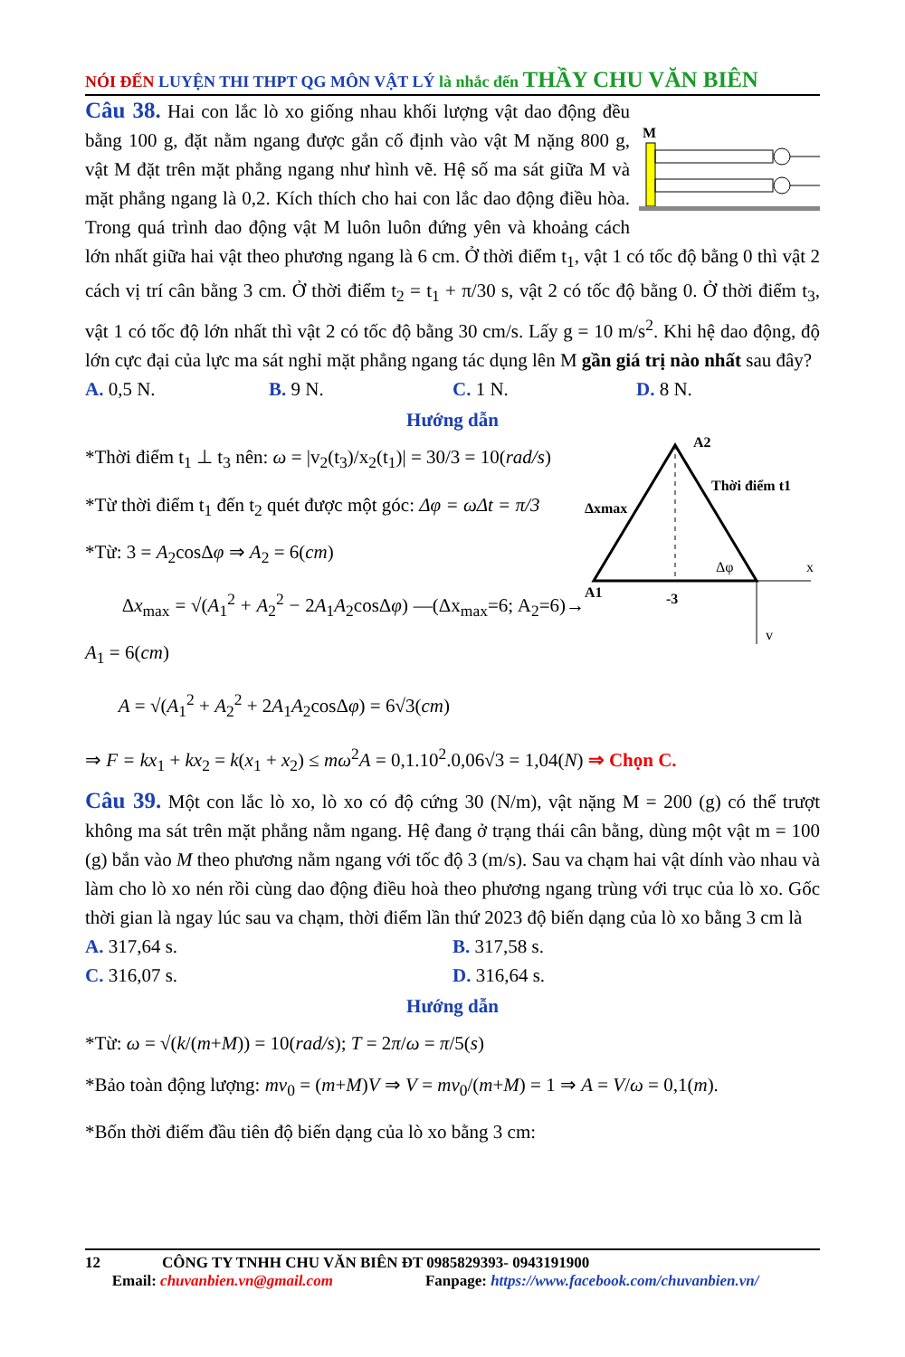NÓI ĐẾN LUYỆN THI THPT QG MÔN VẬT LÝ là nhắc đến THẦY CHU VĂN BIÊN
M
Câu 38. Hai con lắc lò xo giống nhau khối lượng vật dao động đều bằng 100 g, đặt nằm ngang được gắn cố định vào vật M nặng 800 g, vật M đặt trên mặt phẳng ngang như hình vẽ. Hệ số ma sát giữa M và mặt phẳng ngang là 0,2. Kích thích cho hai con lắc dao động điều hòa. Trong quá trình dao động vật M luôn luôn đứng yên và khoảng cách lớn nhất giữa hai vật theo phương ngang là 6 cm. Ở thời điểm t<sub>1</sub>, vật 1 có tốc độ bằng 0 thì vật 2 cách vị trí cân bằng 3 cm. Ở thời điểm t<sub>2</sub> = t<sub>1</sub> + π/30 s, vật 2 có tốc độ bằng 0. Ở thời điểm t<sub>3</sub>, vật 1 có tốc độ lớn nhất thì vật 2 có tốc độ bằng 30 cm/s. Lấy g = 10 m/s<sup>2</sup>. Khi hệ dao động, độ lớn cực đại của lực ma sát nghỉ mặt phẳng ngang tác dụng lên M gần giá trị nào nhất sau đây?
A. 0,5 N. B. 9 N. C. 1 N. D. 8 N.
Hướng dẫn
A2
Thời điểm t1
Δxmax
A1
Δφ
-3
x
v
*Thời điểm t<sub>1</sub> ⊥ t<sub>3</sub> nên: ω = |v<sub>2</sub>(t<sub>3</sub>)/x<sub>2</sub>(t<sub>1</sub>)| = 30/3 = 10(rad/s)
*Từ thời điểm t<sub>1</sub> đến t<sub>2</sub> quét được một góc: Δφ = ωΔt = π/3
*Từ: 3 = A<sub>2</sub>cosΔφ ⇒ A<sub>2</sub> = 6(cm)
Δx<sub>max</sub> = √(A<sub>1</sub><sup>2</sup> + A<sub>2</sub><sup>2</sup> − 2A<sub>1</sub>A<sub>2</sub>cosΔφ) —(Δx<sub>max</sub>=6; A<sub>2</sub>=6)→ A<sub>1</sub> = 6(cm)
A = √(A<sub>1</sub><sup>2</sup> + A<sub>2</sub><sup>2</sup> + 2A<sub>1</sub>A<sub>2</sub>cosΔφ) = 6√3(cm)
⇒ F = kx<sub>1</sub> + kx<sub>2</sub> = k(x<sub>1</sub> + x<sub>2</sub>) ≤ mω<sup>2</sup>A = 0,1.10<sup>2</sup>.0,06√3 = 1,04(N) ⇒ Chọn C.
Câu 39. Một con lắc lò xo, lò xo có độ cứng 30 (N/m), vật nặng M = 200 (g) có thể trượt không ma sát trên mặt phẳng nằm ngang. Hệ đang ở trạng thái cân bằng, dùng một vật m = 100 (g) bắn vào M theo phương nằm ngang với tốc độ 3 (m/s). Sau va chạm hai vật dính vào nhau và làm cho lò xo nén rồi cùng dao động điều hoà theo phương ngang trùng với trục của lò xo. Gốc thời gian là ngay lúc sau va chạm, thời điểm lần thứ 2023 độ biến dạng của lò xo bằng 3 cm là
A. 317,64 s. B. 317,58 s.
C. 316,07 s. D. 316,64 s.
Hướng dẫn
*Từ: ω = √(k/(m+M)) = 10(rad/s); T = 2π/ω = π/5(s)
*Bảo toàn động lượng: mv<sub>0</sub> = (m+M)V ⇒ V = mv<sub>0</sub>/(m+M) = 1 ⇒ A = V/ω = 0,1(m).
*Bốn thời điểm đầu tiên độ biến dạng của lò xo bằng 3 cm:
12 CÔNG TY TNHH CHU VĂN BIÊN ĐT 0985829393- 0943191900
Email: chuvanbien.vn@gmail.com Fanpage: https://www.facebook.com/chuvanbien.vn/